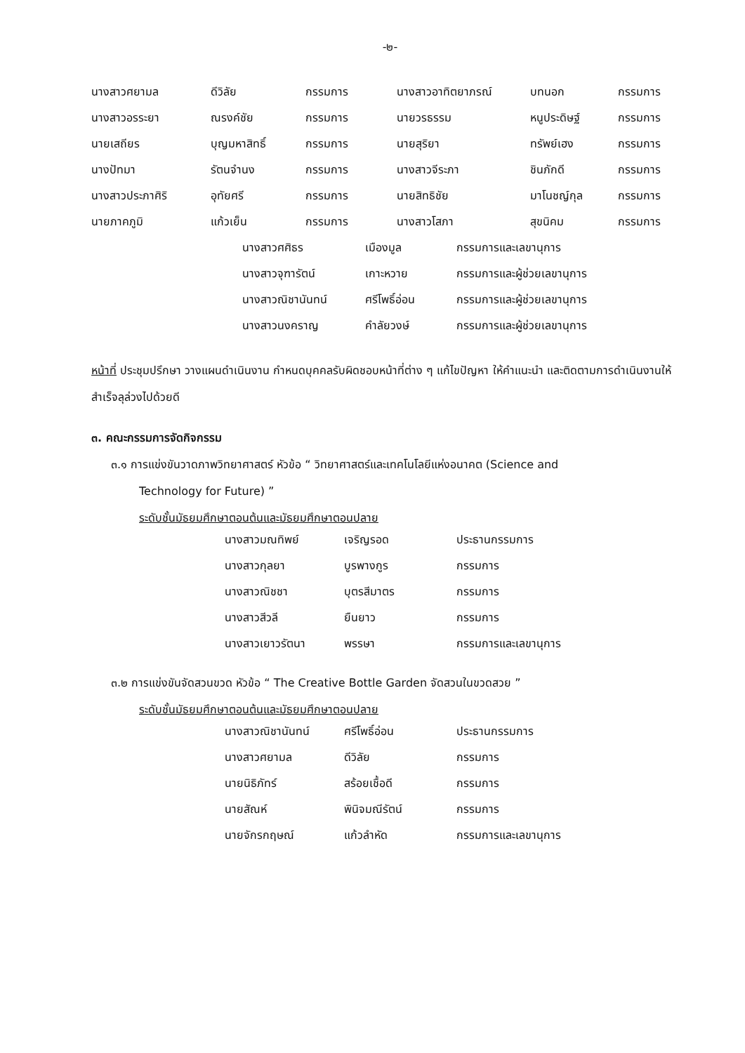-๒-
| นางสาวศยามล | ดีวิลัย | กรรมการ | นางสาวอาทิตยาภรณ์ | บทนอก | กรรมการ |
| นางสาวอรระยา | ณรงค์ชัย | กรรมการ | นายวรธรรม | หนูประดิษฐ์ | กรรมการ |
| นายเสถียร | บุญมหาสิทธิ์ | กรรมการ | นายสุริยา | ทรัพย์เฮง | กรรมการ |
| นางปัทมา | รัตนจำนง | กรรมการ | นางสาวจีระภา | ชินภักดี | กรรมการ |
| นางสาวประภาศิริ | อุทัยศรี | กรรมการ | นายสิทธิชัย | มาโนชญ์กุล | กรรมการ |
| นายภาคภูมิ | แก้วเย็น | กรรมการ | นางสาวโสภา | สุขนิคม | กรรมการ |
| นางสาวศศิธร | เมืองมูล | กรรมการและเลขานุการ |
| นางสาวจุฑารัตน์ | เกาะหวาย | กรรมการและผู้ช่วยเลขานุการ |
| นางสาวณิชานันทน์ | ศรีโพธิ์อ่อน | กรรมการและผู้ช่วยเลขานุการ |
| นางสาวนงคราญ | คำลัยวงษ์ | กรรมการและผู้ช่วยเลขานุการ |
หน้าที่ ประชุมปรึกษา วางแผนดำเนินงาน กำหนดบุคคลรับผิดชอบหน้าที่ต่าง ๆ แก้ไขปัญหา ให้คำแนะนำ และติดตามการดำเนินงานให้สำเร็จลุล่วงไปด้วยดี
๓. คณะกรรมการจัดกิจกรรม
๓.๑ การแข่งขันวาดภาพวิทยาศาสตร์ หัวข้อ “ วิทยาศาสตร์และเทคโนโลยีแห่งอนาคต (Science and
Technology for Future) ”
ระดับชั้นมัธยมศึกษาตอนต้นและมัธยมศึกษาตอนปลาย
| นางสาวมณทิพย์ | เจริญรอด | ประธานกรรมการ |
| นางสาวกุลยา | บูรพางกูร | กรรมการ |
| นางสาวณิชชา | บุตรสีมาตร | กรรมการ |
| นางสาวสีวลี | ยืนยาว | กรรมการ |
| นางสาวเยาวรัตนา | พรรษา | กรรมการและเลขานุการ |
๓.๒ การแข่งขันจัดสวนขวด หัวข้อ “ The Creative Bottle Garden จัดสวนในขวดสวย ”
ระดับชั้นมัธยมศึกษาตอนต้นและมัธยมศึกษาตอนปลาย
| นางสาวณิชานันทน์ | ศรีโพธิ์อ่อน | ประธานกรรมการ |
| นางสาวศยามล | ดีวิลัย | กรรมการ |
| นายนิธิภัทร์ | สร้อยเชื้อดี | กรรมการ |
| นายสัณห์ | พินิจมณีรัตน์ | กรรมการ |
| นายจักรกฤษณ์ | แก้วลำหัด | กรรมการและเลขานุการ |